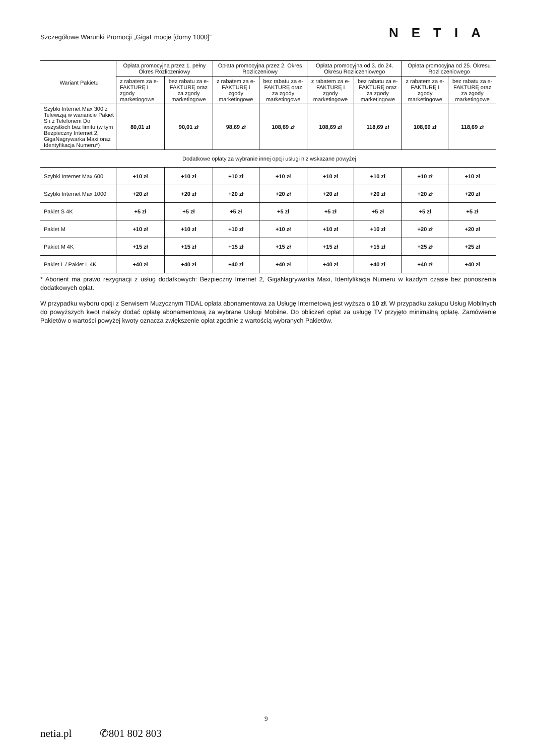Szczegółowe Warunki Promocji „GigaEmocje [domy 1000]” NETIA
| Wariant Pakietu | Opłata promocyjna przez 1. pełny Okres Rozliczeniowy | | Opłata promocyjna przez 2. Okres Rozliczeniowy | | Opłata promocyjna od 3. do 24. Okresu Rozliczeniowego | | Opłata promocyjna od 25. Okresu Rozliczeniowego | |
| --- | --- | --- | --- | --- | --- | --- | --- | --- |
| | z rabatem za e-FAKTURĘ i zgody marketingowe | bez rabatu za e-FAKTURĘ oraz za zgody marketingowe | z rabatem za e-FAKTURĘ i zgody marketingowe | bez rabatu za e-FAKTURĘ oraz za zgody marketingowe | z rabatem za e-FAKTURĘ i zgody marketingowe | bez rabatu za e-FAKTURĘ oraz za zgody marketingowe | z rabatem za e-FAKTURĘ i zgody marketingowe | bez rabatu za e-FAKTURĘ oraz za zgody marketingowe |
| Szybki Internet Max 300 z Telewizją w wariancie Pakiet S i z Telefonem Do wszystkich bez limitu (w tym Bezpieczny Internet 2, GigaNagrywarka Maxi oraz Identyfikacja Numeru*) | 80,01 zł | 90,01 zł | 98,69 zł | 108,69 zł | 108,69 zł | 118,69 zł | 108,69 zł | 118,69 zł |
| Dodatkowe opłaty za wybranie innej opcji usługi niż wskazane powyżej | | | | | | | | |
| Szybki Internet Max 600 | +10 zł | +10 zł | +10 zł | +10 zł | +10 zł | +10 zł | +10 zł | +10 zł |
| Szybki Internet Max 1000 | +20 zł | +20 zł | +20 zł | +20 zł | +20 zł | +20 zł | +20 zł | +20 zł |
| Pakiet S 4K | +5 zł | +5 zł | +5 zł | +5 zł | +5 zł | +5 zł | +5 zł | +5 zł |
| Pakiet M | +10 zł | +10 zł | +10 zł | +10 zł | +10 zł | +10 zł | +20 zł | +20 zł |
| Pakiet M 4K | +15 zł | +15 zł | +15 zł | +15 zł | +15 zł | +15 zł | +25 zł | +25 zł |
| Pakiet L / Pakiet L 4K | +40 zł | +40 zł | +40 zł | +40 zł | +40 zł | +40 zł | +40 zł | +40 zł |
* Abonent ma prawo rezygnacji z usług dodatkowych: Bezpieczny Internet 2, GigaNagrywarka Maxi, Identyfikacja Numeru w każdym czasie bez ponoszenia dodatkowych opłat.
W przypadku wyboru opcji z Serwisem Muzycznym TIDAL opłata abonamentowa za Usługę Internetową jest wyższa o 10 zł. W przypadku zakupu Usług Mobilnych do powyższych kwot należy dodać opłatę abonamentową za wybrane Usługi Mobilne. Do obliczeń opłat za usługę TV przyjęto minimalną opłatę. Zamówienie Pakietów o wartości powyżej kwoty oznacza zwiększenie opłat zgodnie z wartością wybranych Pakietów.
9
netia.pl ✆801 802 803